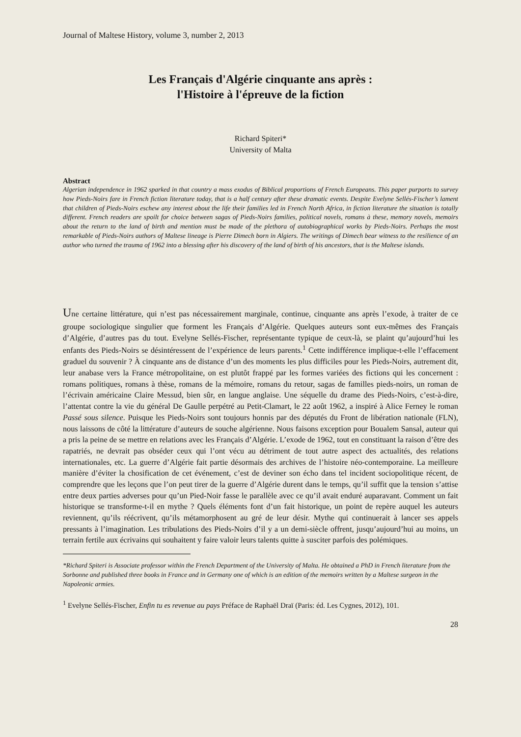Journal of Maltese History, volume 3, number 2, 2013
Les Français d'Algérie cinquante ans après :
l'Histoire à l'épreuve de la fiction
Richard Spiteri*
University of Malta
Abstract
Algerian independence in 1962 sparked in that country a mass exodus of Biblical proportions of French Europeans. This paper purports to survey how Pieds-Noirs fare in French fiction literature today, that is a half century after these dramatic events. Despite Evelyne Sellés-Fischer’s lament that children of Pieds-Noirs eschew any interest about the life their families led in French North Africa, in fiction literature the situation is totally different. French readers are spoilt for choice between sagas of Pieds-Noirs families, political novels, romans à these, memory novels, memoirs about the return to the land of birth and mention must be made of the plethora of autobiographical works by Pieds-Noirs. Perhaps the most remarkable of Pieds-Noirs authors of Maltese lineage is Pierre Dimech born in Algiers. The writings of Dimech bear witness to the resilience of an author who turned the trauma of 1962 into a blessing after his discovery of the land of birth of his ancestors, that is the Maltese islands.
Une certaine littérature, qui n’est pas nécessairement marginale, continue, cinquante ans après l’exode, à traiter de ce groupe sociologique singulier que forment les Français d’Algérie. Quelques auteurs sont eux-mêmes des Français d’Algérie, d’autres pas du tout. Evelyne Sellés-Fischer, représentante typique de ceux-là, se plaint qu’aujourd’hui les enfants des Pieds-Noirs se désintéressent de l’expérience de leurs parents.<sup>1</sup> Cette indifférence implique-t-elle l’effacement graduel du souvenir ? À cinquante ans de distance d’un des moments les plus difficiles pour les Pieds-Noirs, autrement dit, leur anabase vers la France métropolitaine, on est plutôt frappé par les formes variées des fictions qui les concernent : romans politiques, romans à thèse, romans de la mémoire, romans du retour, sagas de familles pieds-noirs, un roman de l’écrivain américaine Claire Messud, bien sûr, en langue anglaise. Une séquelle du drame des Pieds-Noirs, c’est-à-dire, l’attentat contre la vie du général De Gaulle perpétré au Petit-Clamart, le 22 août 1962, a inspiré à Alice Ferney le roman Passé sous silence. Puisque les Pieds-Noirs sont toujours honnis par des députés du Front de libération nationale (FLN), nous laissons de côté la littérature d’auteurs de souche algérienne. Nous faisons exception pour Boualem Sansal, auteur qui a pris la peine de se mettre en relations avec les Français d’Algérie. L’exode de 1962, tout en constituant la raison d’être des rapatriés, ne devrait pas obséder ceux qui l’ont vécu au détriment de tout autre aspect des actualités, des relations internationales, etc. La guerre d’Algérie fait partie désormais des archives de l’histoire néo-contemporaine. La meilleure manière d’éviter la chosification de cet événement, c’est de deviner son écho dans tel incident sociopolitique récent, de comprendre que les leçons que l’on peut tirer de la guerre d’Algérie durent dans le temps, qu’il suffit que la tension s’attise entre deux parties adverses pour qu’un Pied-Noir fasse le parallèle avec ce qu’il avait enduré auparavant. Comment un fait historique se transforme-t-il en mythe ? Quels éléments font d’un fait historique, un point de repère auquel les auteurs reviennent, qu’ils réécrivent, qu’ils métamorphosent au gré de leur désir. Mythe qui continuerait à lancer ses appels pressants à l’imagination. Les tribulations des Pieds-Noirs d’il y a un demi-siècle offrent, jusqu’aujourd’hui au moins, un terrain fertile aux écrivains qui souhaitent y faire valoir leurs talents quitte à susciter parfois des polémiques.
*Richard Spiteri is Associate professor within the French Department of the University of Malta. He obtained a PhD in French literature from the Sorbonne and published three books in France and in Germany one of which is an edition of the memoirs written by a Maltese surgeon in the Napoleonic armies.
<sup>1</sup> Evelyne Sellés-Fischer, Enfin tu es revenue au pays Préface de Raphaël Draï (Paris: éd. Les Cygnes, 2012), 101.
28